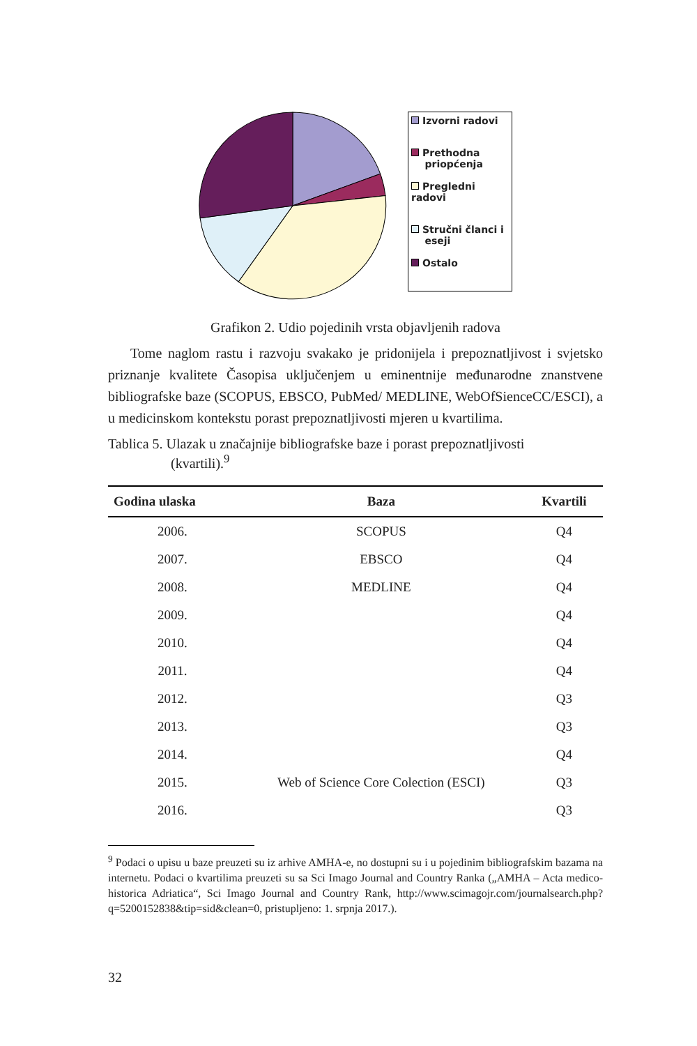Izvorni radovi
Prethodna
priopćenja
Pregledni radovi
Stručni članci i
eseji
Ostalo
Grafikon 2. Udio pojedinih vrsta objavljenih radova
Tome naglom rastu i razvoju svakako je pridonijela i prepoznatljivost i svjetsko priznanje kvalitete Časopisa uključenjem u eminentnije međunarodne znanstvene bibliografske baze (SCOPUS, EBSCO, PubMed/ MEDLINE, WebOfSienceCC/ESCI), a u medicinskom kontekstu porast prepoznatljivosti mjeren u kvartilima.
Tablica 5. Ulazak u značajnije bibliografske baze i porast prepoznatljivosti
(kvartili).<sup>9</sup>
| Godina ulaska | Baza | Kvartili |
| --- | --- | --- |
| 2006. | SCOPUS | Q4 |
| 2007. | EBSCO | Q4 |
| 2008. | MEDLINE | Q4 |
| 2009. | | Q4 |
| 2010. | | Q4 |
| 2011. | | Q4 |
| 2012. | | Q3 |
| 2013. | | Q3 |
| 2014. | | Q4 |
| 2015. | Web of Science Core Colection (ESCI) | Q3 |
| 2016. | | Q3 |
<sup>9</sup> Podaci o upisu u baze preuzeti su iz arhive AMHA-e, no dostupni su i u pojedinim bibliografskim bazama na internetu. Podaci o kvartilima preuzeti su sa Sci Imago Journal and Country Ranka („AMHA – Acta medico-historica Adriatica“, Sci Imago Journal and Country Rank, http://www.scimagojr.com/journalsearch.php?q=5200152838&tip=sid&clean=0, pristupljeno: 1. srpnja 2017.).
32